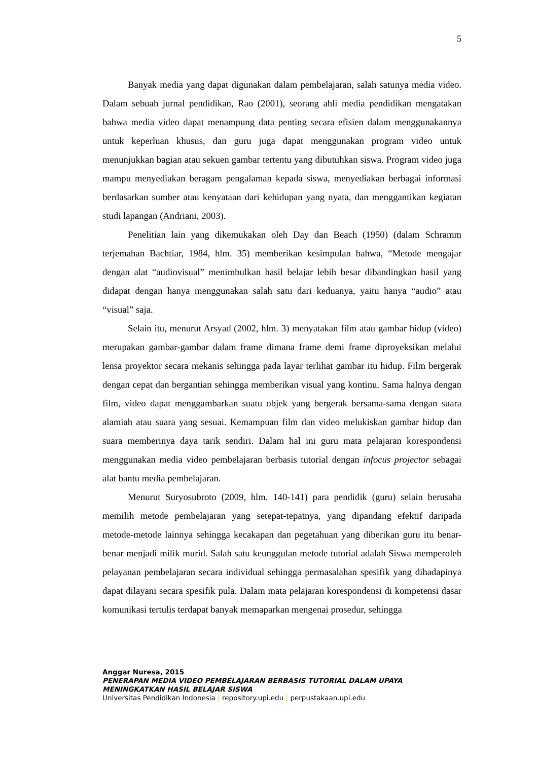5
Banyak media yang dapat digunakan dalam pembelajaran, salah satunya media video. Dalam sebuah jurnal pendidikan, Rao (2001), seorang ahli media pendidikan mengatakan bahwa media video dapat menampung data penting secara efisien dalam menggunakannya untuk keperluan khusus, dan guru juga dapat menggunakan program video untuk menunjukkan bagian atau sekuen gambar tertentu yang dibutuhkan siswa. Program video juga mampu menyediakan beragam pengalaman kepada siswa, menyediakan berbagai informasi berdasarkan sumber atau kenyataan dari kehidupan yang nyata, dan menggantikan kegiatan studi lapangan (Andriani, 2003).
Penelitian lain yang dikemukakan oleh Day dan Beach (1950) (dalam Schramm terjemahan Bachtiar, 1984, hlm. 35) memberikan kesimpulan bahwa, “Metode mengajar dengan alat “audiovisual” menimbulkan hasil belajar lebih besar dibandingkan hasil yang didapat dengan hanya menggunakan salah satu dari keduanya, yaitu hanya “audio” atau “visual” saja.
Selain itu, menurut Arsyad (2002, hlm. 3) menyatakan film atau gambar hidup (video) merupakan gambar-gambar dalam frame dimana frame demi frame diproyeksikan melalui lensa proyektor secara mekanis sehingga pada layar terlihat gambar itu hidup. Film bergerak dengan cepat dan bergantian sehingga memberikan visual yang kontinu. Sama halnya dengan film, video dapat menggambarkan suatu objek yang bergerak bersama-sama dengan suara alamiah atau suara yang sesuai. Kemampuan film dan video melukiskan gambar hidup dan suara memberinya daya tarik sendiri. Dalam hal ini guru mata pelajaran korespondensi menggunakan media video pembelajaran berbasis tutorial dengan infocus projector sebagai alat bantu media pembelajaran.
Menurut Suryosubroto (2009, hlm. 140-141) para pendidik (guru) selain berusaha memilih metode pembelajaran yang setepat-tepatnya, yang dipandang efektif daripada metode-metode lainnya sehingga kecakapan dan pegetahuan yang diberikan guru itu benar-benar menjadi milik murid. Salah satu keunggulan metode tutorial adalah Siswa memperoleh pelayanan pembelajaran secara individual sehingga permasalahan spesifik yang dihadapinya dapat dilayani secara spesifik pula. Dalam mata pelajaran korespondensi di kompetensi dasar komunikasi tertulis terdapat banyak memaparkan mengenai prosedur, sehingga
Anggar Nuresa, 2015
PENERAPAN MEDIA VIDEO PEMBELAJARAN BERBASIS TUTORIAL DALAM UPAYA MENINGKATKAN HASIL BELAJAR SISWA
Universitas Pendidikan Indonesia | repository.upi.edu | perpustakaan.upi.edu